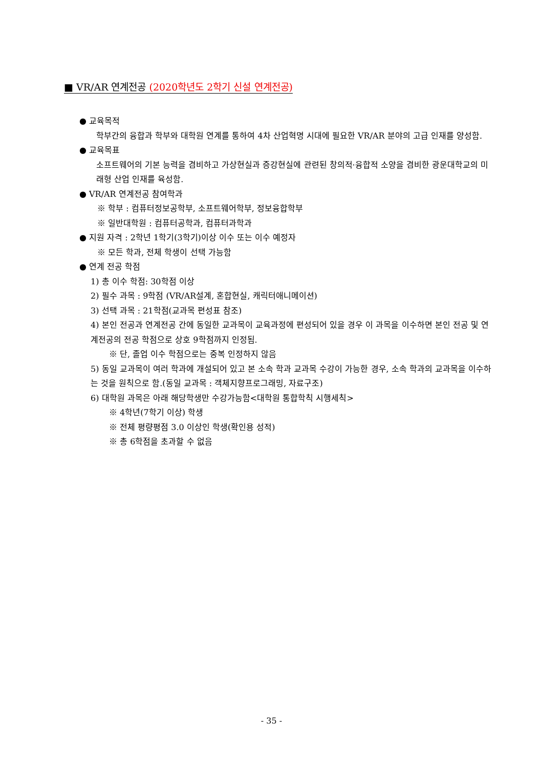■ VR/AR 연계전공 (2020학년도 2학기 신설 연계전공)
● 교육목적
학부간의 융합과 학부와 대학원 연계를 통하여 4차 산업혁명 시대에 필요한 VR/AR 분야의 고급 인재를 양성함.
● 교육목표
소프트웨어의 기본 능력을 겸비하고 가상현실과 증강현실에 관련된 창의적·융합적 소양을 겸비한 광운대학교의 미래형 산업 인재를 육성함.
● VR/AR 연계전공 참여학과
※ 학부 : 컴퓨터정보공학부, 소프트웨어학부, 정보융합학부
※ 일반대학원 : 컴퓨터공학과, 컴퓨터과학과
● 지원 자격 : 2학년 1학기(3학기)이상 이수 또는 이수 예정자
※ 모든 학과, 전체 학생이 선택 가능함
● 연계 전공 학점
1) 총 이수 학점: 30학점 이상
2) 필수 과목 : 9학점 (VR/AR설계, 혼합현실, 캐릭터애니메이션)
3) 선택 과목 : 21학점(교과목 편성표 참조)
4) 본인 전공과 연계전공 간에 동일한 교과목이 교육과정에 편성되어 있을 경우 이 과목을 이수하면 본인 전공 및 연계전공의 전공 학점으로 상호 9학점까지 인정됨.
※ 단, 졸업 이수 학점으로는 중복 인정하지 않음
5) 동일 교과목이 여러 학과에 개설되어 있고 본 소속 학과 교과목 수강이 가능한 경우, 소속 학과의 교과목을 이수하는 것을 원칙으로 함.(동일 교과목 : 객체지향프로그래밍, 자료구조)
6) 대학원 과목은 아래 해당학생만 수강가능함<대학원 통합학칙 시행세칙>
※ 4학년(7학기 이상) 학생
※ 전체 평량평점 3.0 이상인 학생(확인용 성적)
※ 총 6학점을 초과할 수 없음
- 35 -